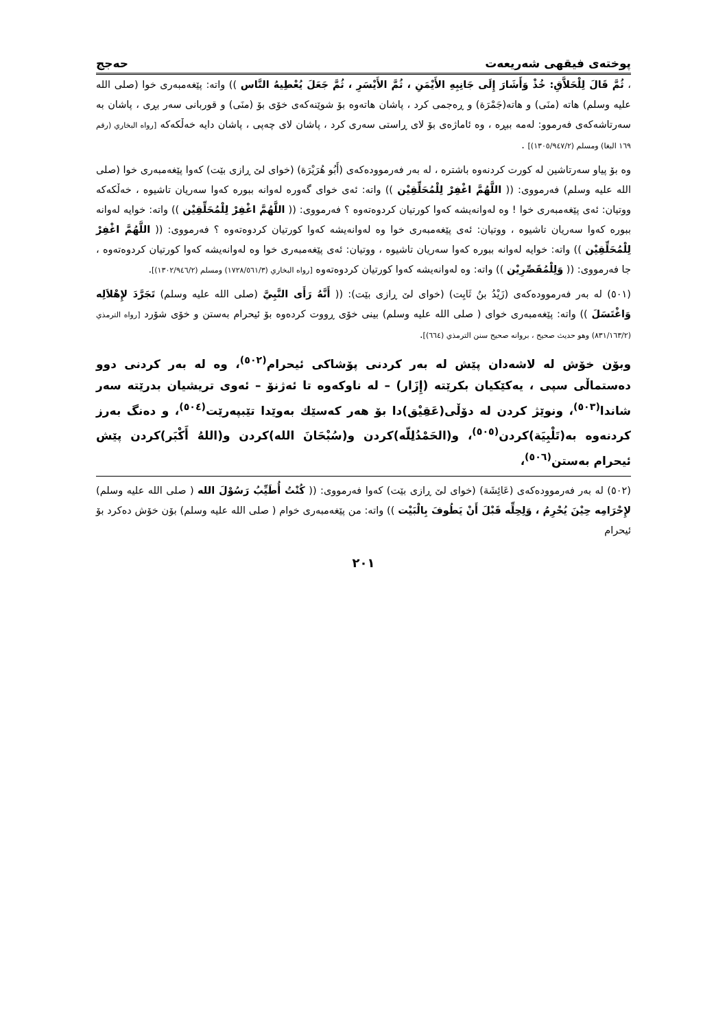پوختەی فیقهی شەریعەت حەجج
، ثُمَّ قَالَ لِلْحَلاَّقِ: خُذْ وَأَشَارَ إِلَى جَانِبِهِ الأَيْمَنِ ، ثُمَّ الأَيْسَرِ ، ثُمَّ جَعَلَ يُعْطِيهُ النَّاس )) واتە: پێغەمبەری خوا (صلى الله عليه وسلم) هاتە (منَى) و هاتە(جَمْرَة) و ڕەجمی کرد ، پاشان هاتەوە بۆ شوێنەکەی خۆی بۆ (منَى) و قوربانی سەر بڕی ، پاشان بە سەرتاشەکەی فەرموو: لەمە ببڕە ، وە ئاماژەی بۆ لای ڕاستی سەری کرد ، پاشان لای چەپی ، پاشان دایە خەڵکەکە [رواه البخاري (رقم ١٦٩ البغا) ومسلم (١٣٠٥/٩٤٧/٢)] .
وە بۆ پیاو سەرتاشین لە کورت کردنەوە باشترە ، لە بەر فەرموودەکەی (أَبُو هُرَيْرَة) (خوای لێ ڕازی بێت) کەوا پێغەمبەری خوا (صلى الله عليه وسلم) فەرمووی: (( اللَّهُمَّ اغْفِرْ لِلْمُحَلِّقِيْن )) واتە: ئەی خوای گەورە لەوانە ببورە کەوا سەریان تاشیوە ، خەڵکەکە ووتیان: ئەی پێغەمبەری خوا ! وە لەوانەیشە کەوا کورتیان کردوەتەوە ؟ فەرمووی: (( اللَّهُمَّ اغْفِرْ لِلْمُحَلِّقِيْن )) واتە: خوایە لەوانە ببورە کەوا سەریان تاشیوە ، ووتیان: ئەی پێغەمبەری خوا وە لەوانەیشە کەوا کورتیان کردوەتەوە ؟ فەرمووی: (( اللَّهُمَّ اغْفِرْ لِلْمُحَلِّقِيْن )) واتە: خوایە لەوانە ببورە کەوا سەریان تاشیوە ، ووتیان: ئەی پێغەمبەری خوا وە لەوانەیشە کەوا کورتیان کردوەتەوە ، جا فەرمووی: (( وَلِلْمُقَصِّرِيْن )) واتە: وە لەوانەیشە کەوا کورتیان کردوەتەوە [رواه البخاري (١٧٢٨/٥٦١/٣) ومسلم (١٣٠٢/٩٤٦/٢)].
(٥٠١) لە بەر فەرموودەکەی (زَيْدُ بنُ ثَابِت) (خوای لێ ڕازی بێت): (( أَنَّهُ رَأَى النَّبِيَّ (صلى الله عليه وسلم) تَجَرَّدَ لإِهْلاَلِه وَاغْتَسَلَ )) واتە: پێغەمبەری خوای ( صلى الله عليه وسلم) بینی خۆی ڕووت کردەوە بۆ ئیحرام بەستن و خۆی شۆرد [رواه الترمذي (٨٣١/١٦٣/٢) وهو حديث صحيح ، بروانە صحيح سنن الترمذي (٦٦٤)].
وبۆن خۆش لە لاشەدان پێش لە بەر کردنی پۆشاکی ئیحرام<sup>(٥٠٢)</sup>، وە لە بەر کردنی دوو دەستماڵی سپی ، یەکێکیان بکرێتە (إِزَار) – لە ناوکەوە تا ئەژنۆ – ئەوی تریشیان بدرێتە سەر شاندا<sup>(٥٠٣)</sup>، ونوێژ کردن لە دۆڵی(عَقِيْق)دا بۆ هەر کەسێك بەوێدا تێبپەرێت<sup>(٥٠٤)</sup>، و دەنگ بەرز کردنەوە بە(تَلْبِيَة)کردن<sup>(٥٠٥)</sup>، و(الحَمْدُلِلّه)کردن و(سُبْحَانَ الله)کردن و(اللهُ أَكْبَر)کردن پێش ئیحرام بەستن<sup>(٥٠٦)</sup>،
(٥٠٢) لە بەر فەرموودەکەی (عَائِشَة) (خوای لێ ڕازی بێت) کەوا فەرمووی: (( كُنْتُ أُطَيِّبُ رَسُوْلَ الله ( صلى الله عليه وسلم) لإِحْرَامِه حِيْنَ يُحْرِمُ ، وَلِحِلِّه قَبْلَ أَنْ يَطُوفَ بِالْبَيْت )) واتە: من پێغەمبەری خوام ( صلى الله عليه وسلم) بۆن خۆش دەکرد بۆ ئیحرام
٢٠١